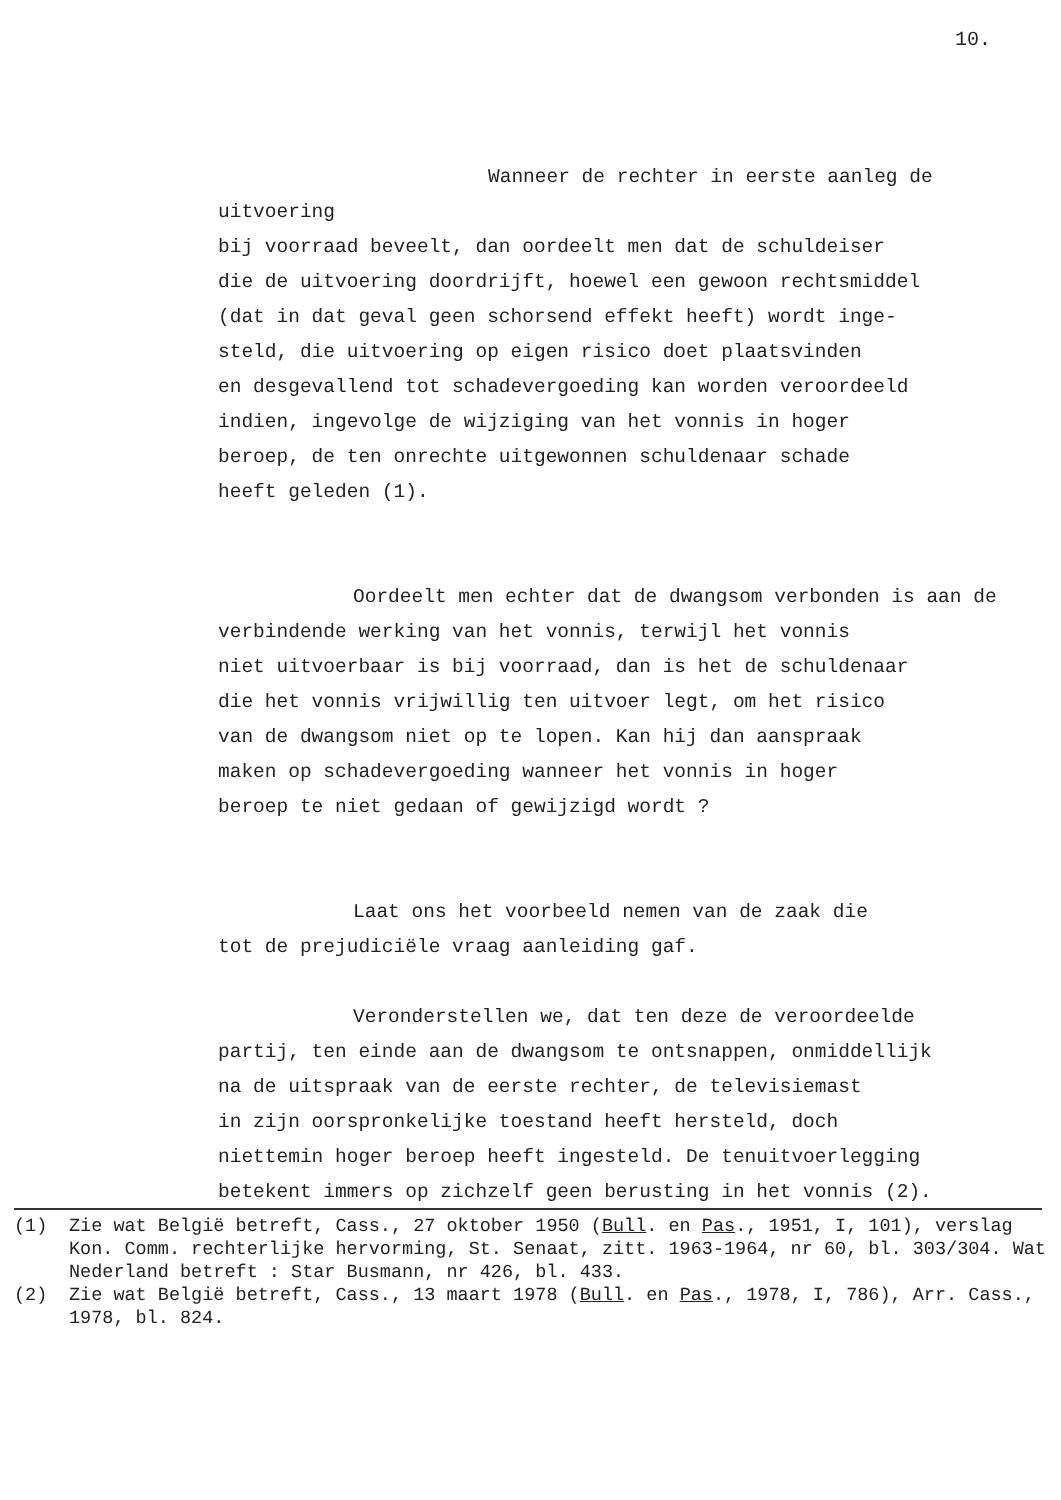10.
Wanneer de rechter in eerste aanleg de uitvoering
bij voorraad beveelt, dan oordeelt men dat de schuldeiser
die de uitvoering doordrijft, hoewel een gewoon rechtsmiddel
(dat in dat geval geen schorsend effekt heeft) wordt inge-
steld, die uitvoering op eigen risico doet plaatsvinden
en desgevallend tot schadevergoeding kan worden veroordeeld
indien, ingevolge de wijziging van het vonnis in hoger
beroep, de ten onrechte uitgewonnen schuldenaar schade
heeft geleden (1).
Oordeelt men echter dat de dwangsom verbonden is aan de
verbindende werking van het vonnis, terwijl het vonnis
niet uitvoerbaar is bij voorraad, dan is het de schuldenaar
die het vonnis vrijwillig ten uitvoer legt, om het risico
van de dwangsom niet op te lopen. Kan hij dan aanspraak
maken op schadevergoeding wanneer het vonnis in hoger
beroep te niet gedaan of gewijzigd wordt ?
Laat ons het voorbeeld nemen van de zaak die
tot de prejudiciële vraag aanleiding gaf.
Veronderstellen we, dat ten deze de veroordeelde
partij, ten einde aan de dwangsom te ontsnappen, onmiddellijk
na de uitspraak van de eerste rechter, de televisiemast
in zijn oorspronkelijke toestand heeft hersteld, doch
niettemin hoger beroep heeft ingesteld. De tenuitvoerlegging
betekent immers op zichzelf geen berusting in het vonnis (2).
(1) Zie wat België betreft, Cass., 27 oktober 1950 (Bull. en Pas., 1951, I, 101), verslag Kon. Comm. rechterlijke hervorming, St. Senaat, zitt. 1963-1964, nr 60, bl. 303/304. Wat Nederland betreft : Star Busmann, nr 426, bl. 433.
(2) Zie wat België betreft, Cass., 13 maart 1978 (Bull. en Pas., 1978, I, 786), Arr. Cass., 1978, bl. 824.